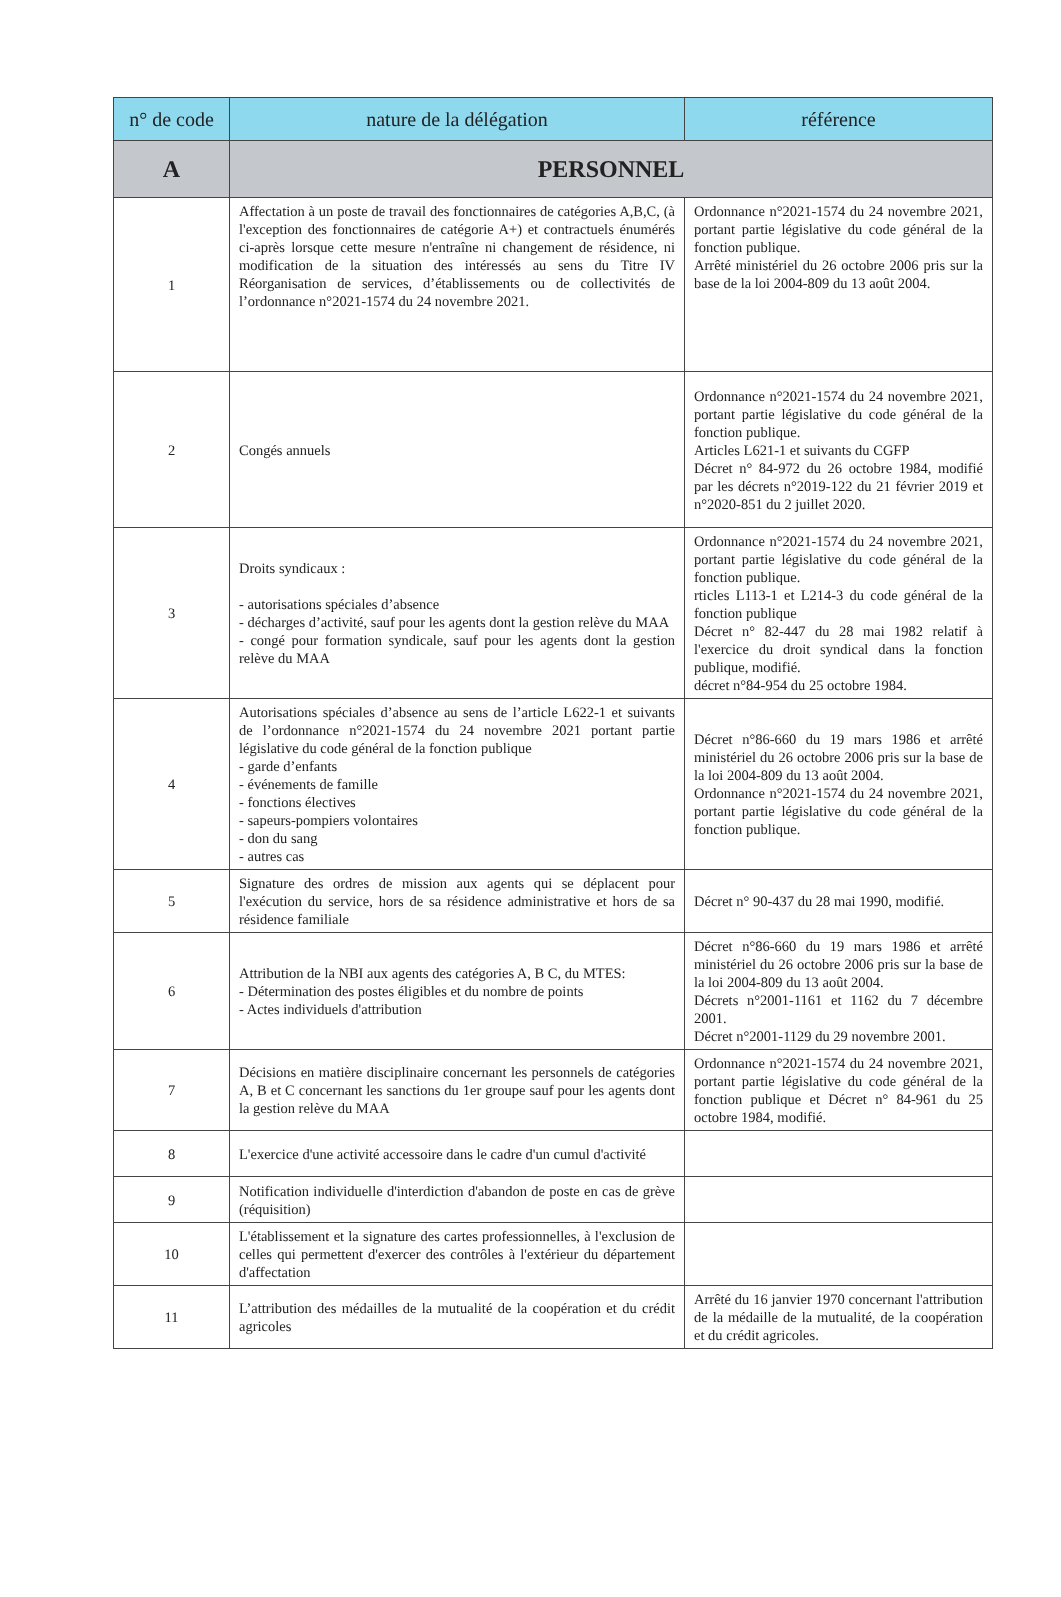| n° de code | nature de la délégation | référence |
| --- | --- | --- |
| A | PERSONNEL | |
| 1 | Affectation à un poste de travail des fonctionnaires de catégories A,B,C, (à l'exception des fonctionnaires de catégorie A+) et contractuels énumérés ci-après lorsque cette mesure n'entraîne ni changement de résidence, ni modification de la situation des intéressés au sens du Titre IV Réorganisation de services, d’établissements ou de collectivités de l’ordonnance n°2021-1574 du 24 novembre 2021. | Ordonnance n°2021-1574 du 24 novembre 2021, portant partie législative du code général de la fonction publique. Arrêté ministériel du 26 octobre 2006 pris sur la base de la loi 2004-809 du 13 août 2004. |
| 2 | Congés annuels | Ordonnance n°2021-1574 du 24 novembre 2021, portant partie législative du code général de la fonction publique. Articles L621-1 et suivants du CGFP Décret n° 84-972 du 26 octobre 1984, modifié par les décrets n°2019-122 du 21 février 2019 et n°2020-851 du 2 juillet 2020. |
| 3 | Droits syndicaux : - autorisations spéciales d’absence - décharges d’activité, sauf pour les agents dont la gestion relève du MAA - congé pour formation syndicale, sauf pour les agents dont la gestion relève du MAA | Ordonnance n°2021-1574 du 24 novembre 2021, portant partie législative du code général de la fonction publique. rticles L113-1 et L214-3 du code général de la fonction publique Décret n° 82-447 du 28 mai 1982 relatif à l'exercice du droit syndical dans la fonction publique, modifié. décret n°84-954 du 25 octobre 1984. |
| 4 | Autorisations spéciales d’absence au sens de l’article L622-1 et suivants de l’ordonnance n°2021-1574 du 24 novembre 2021 portant partie législative du code général de la fonction publique - garde d’enfants - événements de famille - fonctions électives - sapeurs-pompiers volontaires - don du sang - autres cas | Décret n°86-660 du 19 mars 1986 et arrêté ministériel du 26 octobre 2006 pris sur la base de la loi 2004-809 du 13 août 2004. Ordonnance n°2021-1574 du 24 novembre 2021, portant partie législative du code général de la fonction publique. |
| 5 | Signature des ordres de mission aux agents qui se déplacent pour l'exécution du service, hors de sa résidence administrative et hors de sa résidence familiale | Décret n° 90-437 du 28 mai 1990, modifié. |
| 6 | Attribution de la NBI aux agents des catégories A, B C, du MTES: - Détermination des postes éligibles et du nombre de points - Actes individuels d'attribution | Décret n°86-660 du 19 mars 1986 et arrêté ministériel du 26 octobre 2006 pris sur la base de la loi 2004-809 du 13 août 2004. Décrets n°2001-1161 et 1162 du 7 décembre 2001. Décret n°2001-1129 du 29 novembre 2001. |
| 7 | Décisions en matière disciplinaire concernant les personnels de catégories A, B et C concernant les sanctions du 1er groupe sauf pour les agents dont la gestion relève du MAA | Ordonnance n°2021-1574 du 24 novembre 2021, portant partie législative du code général de la fonction publique et Décret n° 84-961 du 25 octobre 1984, modifié. |
| 8 | L'exercice d'une activité accessoire dans le cadre d'un cumul d'activité | |
| 9 | Notification individuelle d'interdiction d'abandon de poste en cas de grève (réquisition) | |
| 10 | L'établissement et la signature des cartes professionnelles, à l'exclusion de celles qui permettent d'exercer des contrôles à l'extérieur du département d'affectation | |
| 11 | L’attribution des médailles de la mutualité de la coopération et du crédit agricoles | Arrêté du 16 janvier 1970 concernant l'attribution de la médaille de la mutualité, de la coopération et du crédit agricoles. |